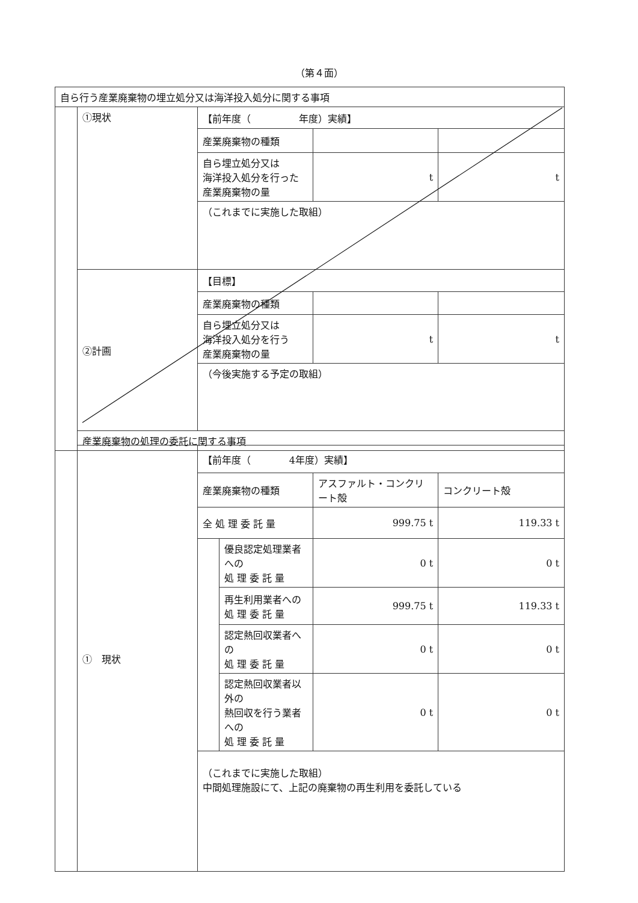（第４面）
| 自ら行う産業廃棄物の埋立処分又は海洋投入処分に関する事項 | | | | |
| | ①現状 | 【前年度（ 年度）実績】 | | |
| | | 産業廃棄物の種類 | | |
| | | 自ら埋立処分又は 海洋投入処分を行った 産業廃棄物の量 | t | t |
| | | （これまでに実施した取組） | | |
| | ②計画 | 【目標】 | | |
| | | 産業廃棄物の種類 | | |
| | | 自ら埋立処分又は 海洋投入処分を行う 産業廃棄物の量 | t | t |
| | | （今後実施する予定の取組） | | |
| | 産業廃棄物の処理の委託に関する事項 | | | |
| | ① 現状 | 【前年度（ 4年度）実績】 | | | |
| | | 産業廃棄物の種類 | | アスファルト・コンクリート殻 | コンクリート殻 |
| | | 全 処 理 委 託 量 | | 999.75 t | 119.33 t |
| | | | 優良認定処理業者への 処 理 委 託 量 | 0 t | 0 t |
| | | | 再生利用業者への 処 理 委 託 量 | 999.75 t | 119.33 t |
| | | | 認定熱回収業者への 処 理 委 託 量 | 0 t | 0 t |
| | | | 認定熱回収業者以外の 熱回収を行う業者への 処 理 委 託 量 | 0 t | 0 t |
| | | （これまでに実施した取組） 中間処理施設にて、上記の廃棄物の再生利用を委託している | | | |